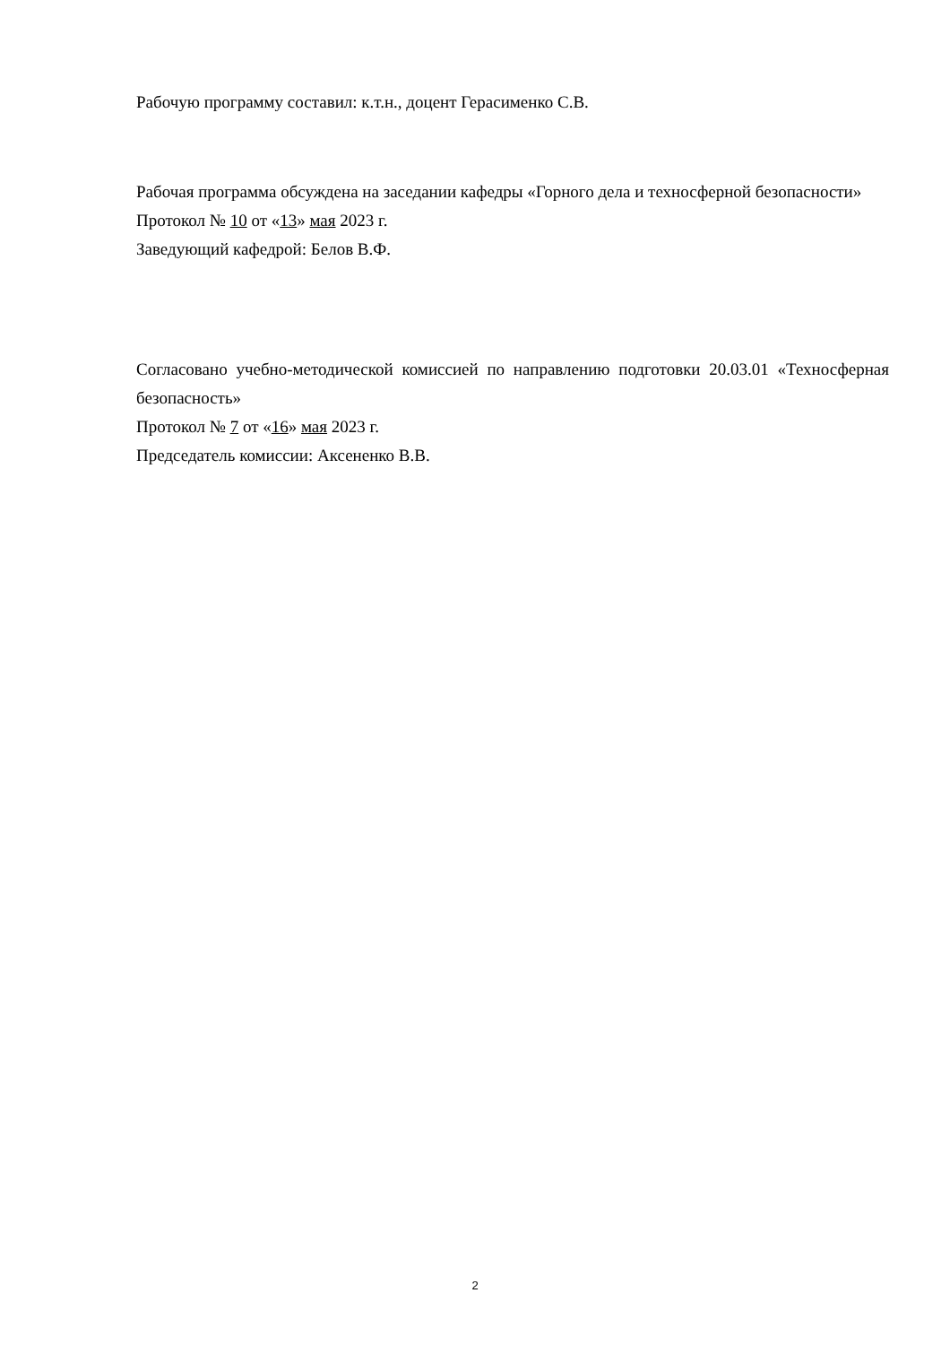Рабочую программу составил: к.т.н., доцент Герасименко С.В.
Рабочая программа обсуждена на заседании кафедры «Горного дела и техносферной безопасности»
Протокол № 10 от «13» мая 2023 г.
Заведующий кафедрой: Белов В.Ф.
Согласовано учебно-методической комиссией по направлению подготовки 20.03.01 «Техносферная безопасность»
Протокол № 7 от «16» мая 2023 г.
Председатель комиссии: Аксененко В.В.
2